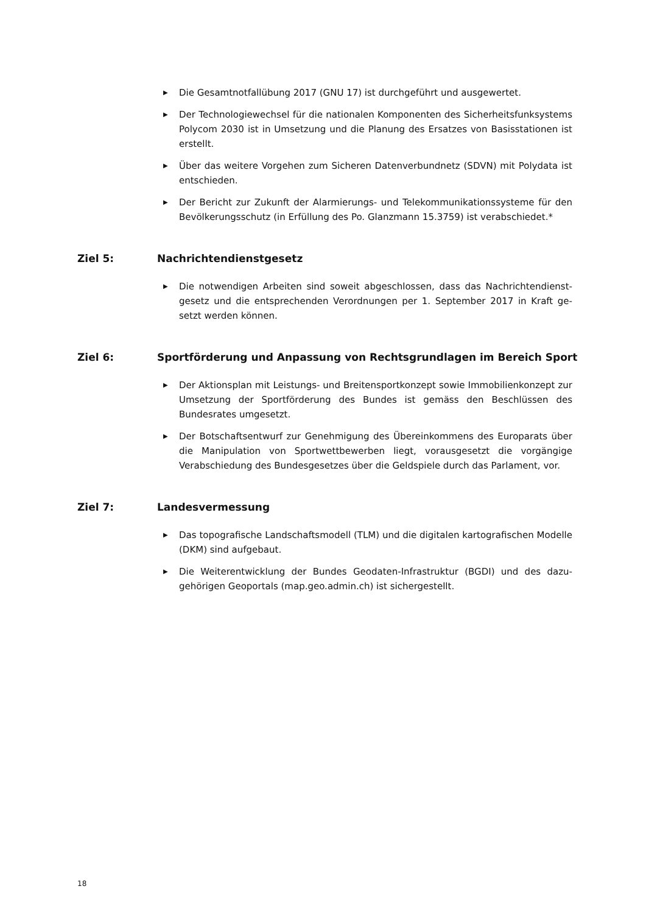▶ Die Gesamtnotfallübung 2017 (GNU 17) ist durchgeführt und ausgewertet.
▶ Der Technologiewechsel für die nationalen Komponenten des Sicherheitsfunk­systems Polycom 2030 ist in Umsetzung und die Planung des Ersatzes von Basis­stationen ist erstellt.
▶ Über das weitere Vorgehen zum Sicheren Datenverbundnetz (SDVN) mit Polydata ist entschieden.
▶ Der Bericht zur Zukunft der Alarmierungs- und Telekommunikationssysteme für den Bevölkerungsschutz (in Erfüllung des Po. Glanzmann 15.3759) ist verabschie­det.*
Ziel 5: Nachrichtendienstgesetz
▶ Die notwendigen Arbeiten sind soweit abgeschlossen, dass das Nachrichtendienst­gesetz und die entsprechenden Verordnungen per 1. September 2017 in Kraft ge­setzt werden können.
Ziel 6: Sportförderung und Anpassung von Rechtsgrundlagen im Bereich Sport
▶ Der Aktionsplan mit Leistungs- und Breitensportkonzept sowie Immobilienkonzept zur Umsetzung der Sportförderung des Bundes ist gemäss den Beschlüssen des Bundesrates umgesetzt.
▶ Der Botschaftsentwurf zur Genehmigung des Übereinkommens des Europarats über die Manipulation von Sportwettbewerben liegt, vorausgesetzt die vorgängige Verabschiedung des Bundesgesetzes über die Geldspiele durch das Parlament, vor.
Ziel 7: Landesvermessung
▶ Das topografische Landschaftsmodell (TLM) und die digitalen kartografischen Mo­delle (DKM) sind aufgebaut.
▶ Die Weiterentwicklung der Bundes Geodaten-Infrastruktur (BGDI) und des dazu­gehörigen Geoportals (map.geo.admin.ch) ist sichergestellt.
18